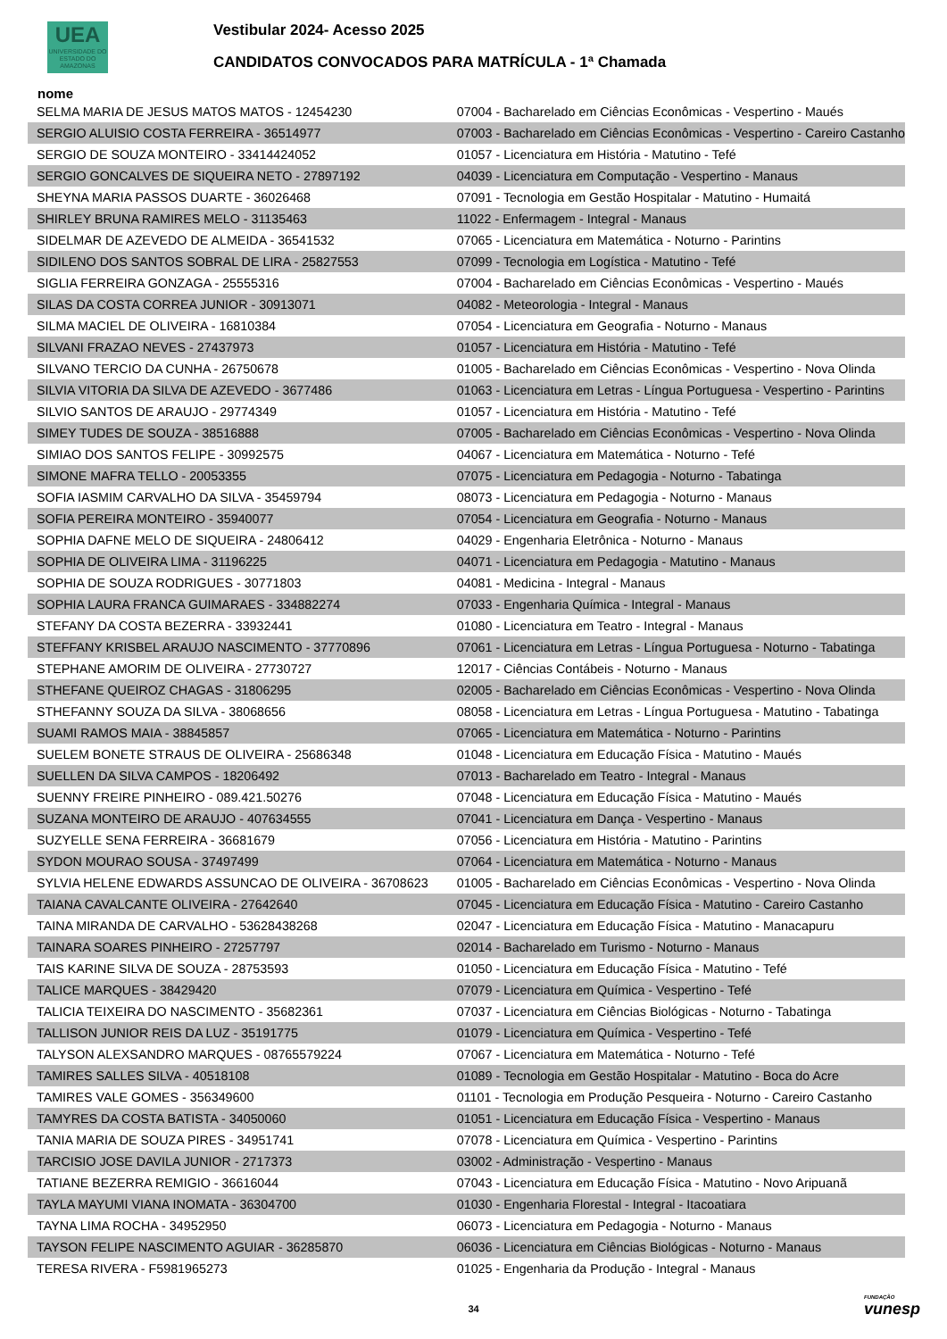UEA
UNIVERSIDADE DO ESTADO DO AMAZONAS
Vestibular 2024- Acesso 2025
CANDIDATOS CONVOCADOS PARA MATRÍCULA - 1ª Chamada
nome
| SELMA MARIA DE JESUS MATOS MATOS - 12454230 | 07004 - Bacharelado em Ciências Econômicas - Vespertino - Maués |
| SERGIO ALUISIO COSTA FERREIRA - 36514977 | 07003 - Bacharelado em Ciências Econômicas - Vespertino - Careiro Castanho |
| SERGIO DE SOUZA MONTEIRO - 33414424052 | 01057 - Licenciatura em História - Matutino - Tefé |
| SERGIO GONCALVES DE SIQUEIRA NETO - 27897192 | 04039 - Licenciatura em Computação - Vespertino - Manaus |
| SHEYNA MARIA PASSOS DUARTE - 36026468 | 07091 - Tecnologia em Gestão Hospitalar - Matutino - Humaitá |
| SHIRLEY BRUNA RAMIRES MELO - 31135463 | 11022 - Enfermagem - Integral - Manaus |
| SIDELMAR DE AZEVEDO DE ALMEIDA - 36541532 | 07065 - Licenciatura em Matemática - Noturno - Parintins |
| SIDILENO DOS SANTOS SOBRAL DE LIRA - 25827553 | 07099 - Tecnologia em Logística - Matutino - Tefé |
| SIGLIA FERREIRA GONZAGA - 25555316 | 07004 - Bacharelado em Ciências Econômicas - Vespertino - Maués |
| SILAS DA COSTA CORREA JUNIOR - 30913071 | 04082 - Meteorologia - Integral - Manaus |
| SILMA MACIEL DE OLIVEIRA - 16810384 | 07054 - Licenciatura em Geografia - Noturno - Manaus |
| SILVANI FRAZAO NEVES - 27437973 | 01057 - Licenciatura em História - Matutino - Tefé |
| SILVANO TERCIO DA CUNHA - 26750678 | 01005 - Bacharelado em Ciências Econômicas - Vespertino - Nova Olinda |
| SILVIA VITORIA DA SILVA DE AZEVEDO - 3677486 | 01063 - Licenciatura em Letras - Língua Portuguesa - Vespertino - Parintins |
| SILVIO SANTOS DE ARAUJO - 29774349 | 01057 - Licenciatura em História - Matutino - Tefé |
| SIMEY TUDES DE SOUZA - 38516888 | 07005 - Bacharelado em Ciências Econômicas - Vespertino - Nova Olinda |
| SIMIAO DOS SANTOS FELIPE - 30992575 | 04067 - Licenciatura em Matemática - Noturno - Tefé |
| SIMONE MAFRA TELLO - 20053355 | 07075 - Licenciatura em Pedagogia - Noturno - Tabatinga |
| SOFIA IASMIM CARVALHO DA SILVA - 35459794 | 08073 - Licenciatura em Pedagogia - Noturno - Manaus |
| SOFIA PEREIRA MONTEIRO - 35940077 | 07054 - Licenciatura em Geografia - Noturno - Manaus |
| SOPHIA DAFNE MELO DE SIQUEIRA - 24806412 | 04029 - Engenharia Eletrônica - Noturno - Manaus |
| SOPHIA DE OLIVEIRA LIMA - 31196225 | 04071 - Licenciatura em Pedagogia - Matutino - Manaus |
| SOPHIA DE SOUZA RODRIGUES - 30771803 | 04081 - Medicina - Integral - Manaus |
| SOPHIA LAURA FRANCA GUIMARAES - 334882274 | 07033 - Engenharia Química - Integral - Manaus |
| STEFANY DA COSTA BEZERRA - 33932441 | 01080 - Licenciatura em Teatro - Integral - Manaus |
| STEFFANY KRISBEL ARAUJO NASCIMENTO - 37770896 | 07061 - Licenciatura em Letras - Língua Portuguesa - Noturno - Tabatinga |
| STEPHANE AMORIM DE OLIVEIRA - 27730727 | 12017 - Ciências Contábeis - Noturno - Manaus |
| STHEFANE QUEIROZ CHAGAS - 31806295 | 02005 - Bacharelado em Ciências Econômicas - Vespertino - Nova Olinda |
| STHEFANNY SOUZA DA SILVA - 38068656 | 08058 - Licenciatura em Letras - Língua Portuguesa - Matutino - Tabatinga |
| SUAMI RAMOS MAIA - 38845857 | 07065 - Licenciatura em Matemática - Noturno - Parintins |
| SUELEM BONETE STRAUS DE OLIVEIRA - 25686348 | 01048 - Licenciatura em Educação Física - Matutino - Maués |
| SUELLEN DA SILVA CAMPOS - 18206492 | 07013 - Bacharelado em Teatro - Integral - Manaus |
| SUENNY FREIRE PINHEIRO - 089.421.50276 | 07048 - Licenciatura em Educação Física - Matutino - Maués |
| SUZANA MONTEIRO DE ARAUJO - 407634555 | 07041 - Licenciatura em Dança - Vespertino - Manaus |
| SUZYELLE SENA FERREIRA - 36681679 | 07056 - Licenciatura em História - Matutino - Parintins |
| SYDON MOURAO SOUSA - 37497499 | 07064 - Licenciatura em Matemática - Noturno - Manaus |
| SYLVIA HELENE EDWARDS ASSUNCAO DE OLIVEIRA - 36708623 | 01005 - Bacharelado em Ciências Econômicas - Vespertino - Nova Olinda |
| TAIANA CAVALCANTE OLIVEIRA - 27642640 | 07045 - Licenciatura em Educação Física - Matutino - Careiro Castanho |
| TAINA MIRANDA DE CARVALHO - 53628438268 | 02047 - Licenciatura em Educação Física - Matutino - Manacapuru |
| TAINARA SOARES PINHEIRO - 27257797 | 02014 - Bacharelado em Turismo - Noturno - Manaus |
| TAIS KARINE SILVA DE SOUZA - 28753593 | 01050 - Licenciatura em Educação Física - Matutino - Tefé |
| TALICE MARQUES - 38429420 | 07079 - Licenciatura em Química - Vespertino - Tefé |
| TALICIA TEIXEIRA DO NASCIMENTO - 35682361 | 07037 - Licenciatura em Ciências Biológicas - Noturno - Tabatinga |
| TALLISON JUNIOR REIS DA LUZ - 35191775 | 01079 - Licenciatura em Química - Vespertino - Tefé |
| TALYSON ALEXSANDRO MARQUES - 08765579224 | 07067 - Licenciatura em Matemática - Noturno - Tefé |
| TAMIRES SALLES SILVA - 40518108 | 01089 - Tecnologia em Gestão Hospitalar - Matutino - Boca do Acre |
| TAMIRES VALE GOMES - 356349600 | 01101 - Tecnologia em Produção Pesqueira - Noturno - Careiro Castanho |
| TAMYRES DA COSTA BATISTA - 34050060 | 01051 - Licenciatura em Educação Física - Vespertino - Manaus |
| TANIA MARIA DE SOUZA PIRES - 34951741 | 07078 - Licenciatura em Química - Vespertino - Parintins |
| TARCISIO JOSE DAVILA JUNIOR - 2717373 | 03002 - Administração - Vespertino - Manaus |
| TATIANE BEZERRA REMIGIO - 36616044 | 07043 - Licenciatura em Educação Física - Matutino - Novo Aripuanã |
| TAYLA MAYUMI VIANA INOMATA - 36304700 | 01030 - Engenharia Florestal - Integral - Itacoatiara |
| TAYNA LIMA ROCHA - 34952950 | 06073 - Licenciatura em Pedagogia - Noturno - Manaus |
| TAYSON FELIPE NASCIMENTO AGUIAR - 36285870 | 06036 - Licenciatura em Ciências Biológicas - Noturno - Manaus |
| TERESA RIVERA - F5981965273 | 01025 - Engenharia da Produção - Integral - Manaus |
34 FUNDAÇÃO
vunesp